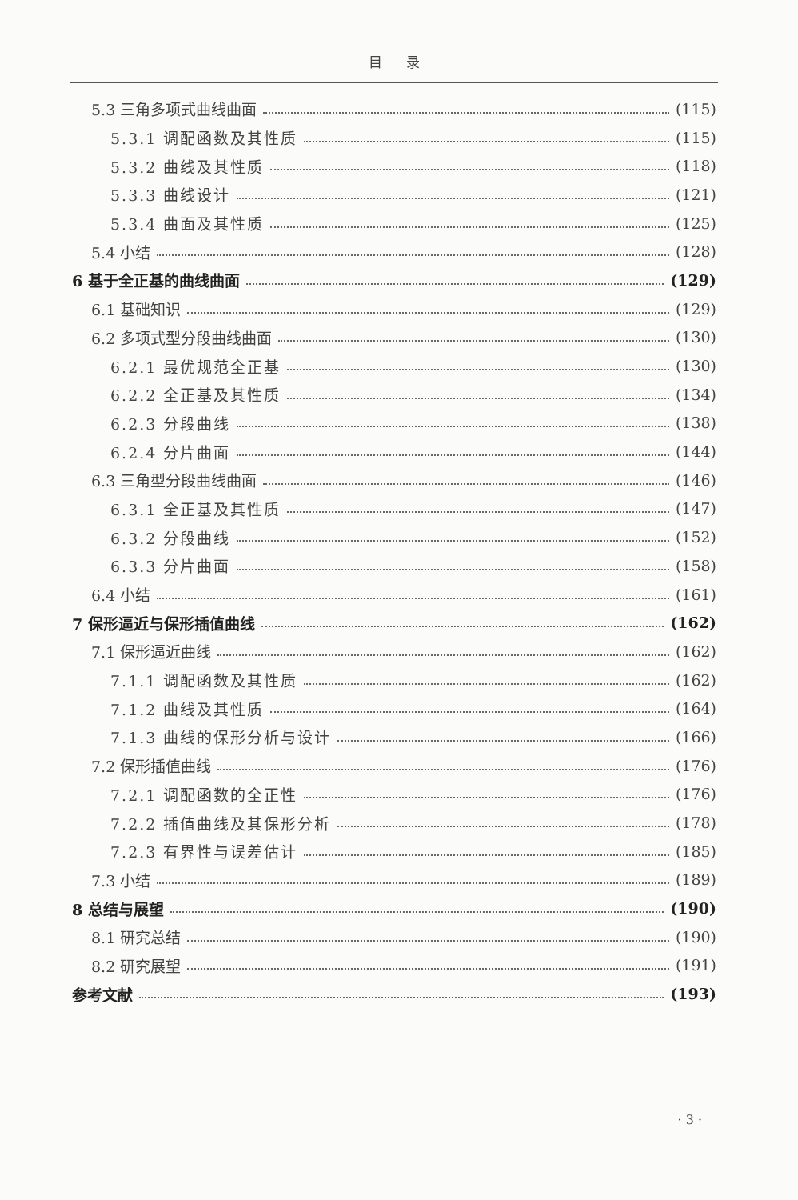目 录
5.3 三角多项式曲线曲面 (115)
5.3.1 调配函数及其性质 (115)
5.3.2 曲线及其性质 (118)
5.3.3 曲线设计 (121)
5.3.4 曲面及其性质 (125)
5.4 小结 (128)
6 基于全正基的曲线曲面 (129)
6.1 基础知识 (129)
6.2 多项式型分段曲线曲面 (130)
6.2.1 最优规范全正基 (130)
6.2.2 全正基及其性质 (134)
6.2.3 分段曲线 (138)
6.2.4 分片曲面 (144)
6.3 三角型分段曲线曲面 (146)
6.3.1 全正基及其性质 (147)
6.3.2 分段曲线 (152)
6.3.3 分片曲面 (158)
6.4 小结 (161)
7 保形逼近与保形插值曲线 (162)
7.1 保形逼近曲线 (162)
7.1.1 调配函数及其性质 (162)
7.1.2 曲线及其性质 (164)
7.1.3 曲线的保形分析与设计 (166)
7.2 保形插值曲线 (176)
7.2.1 调配函数的全正性 (176)
7.2.2 插值曲线及其保形分析 (178)
7.2.3 有界性与误差估计 (185)
7.3 小结 (189)
8 总结与展望 (190)
8.1 研究总结 (190)
8.2 研究展望 (191)
参考文献 (193)
· 3 ·